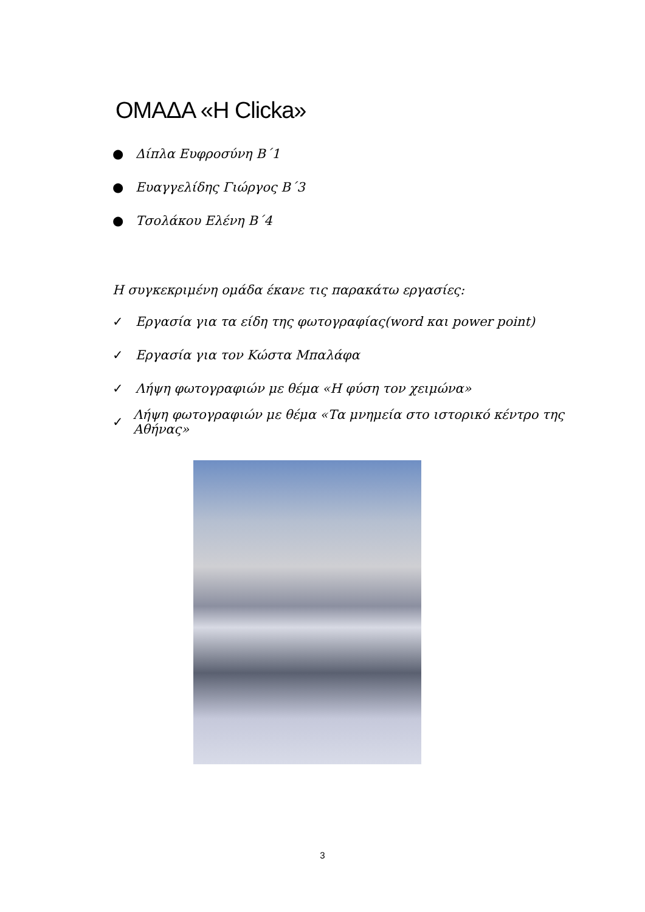ΟΜΑΔΑ «Η Clicka»
● Δίπλα Ευφροσύνη Β΄1
● Ευαγγελίδης Γιώργος Β΄3
● Τσολάκου Ελένη Β΄4
Η συγκεκριμένη ομάδα έκανε τις παρακάτω εργασίες:
✓ Εργασία για τα είδη της φωτογραφίας(word και power point)
✓ Εργασία για τον Κώστα Μπαλάφα
✓ Λήψη φωτογραφιών με θέμα «Η φύση τον χειμώνα»
✓ Λήψη φωτογραφιών με θέμα «Τα μνημεία στο ιστορικό κέντρο της Αθήνας»
3